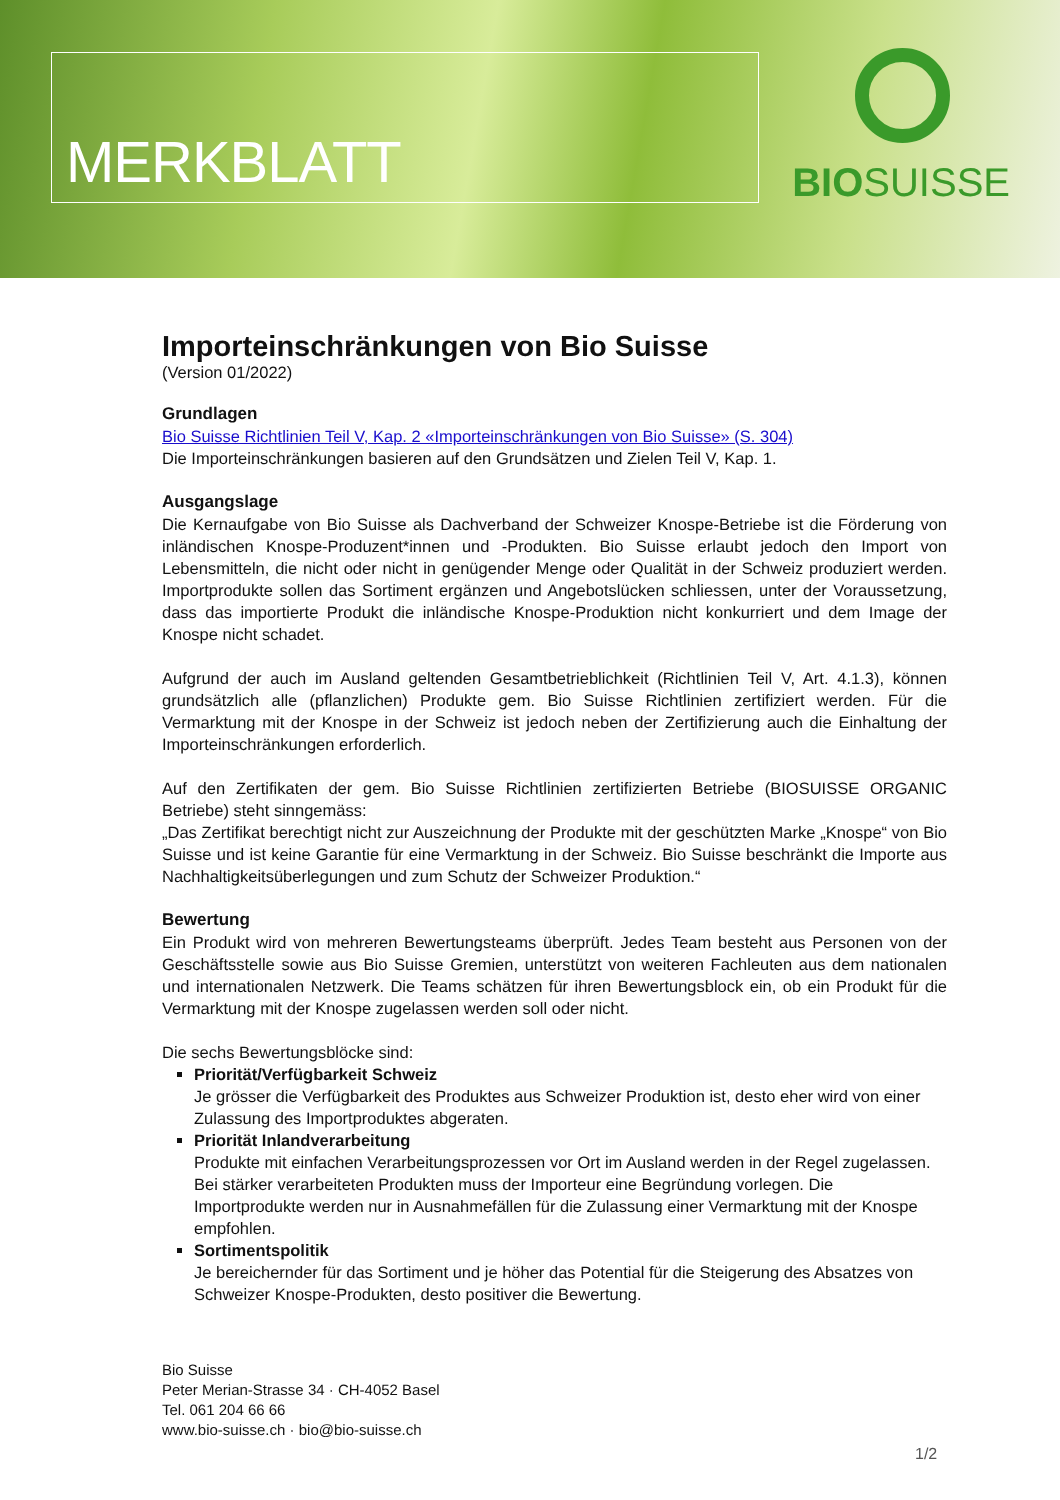MERKBLATT BIOSUISSE
Importeinschränkungen von Bio Suisse
(Version 01/2022)
Grundlagen
Bio Suisse Richtlinien Teil V, Kap. 2 «Importeinschränkungen von Bio Suisse» (S. 304)
Die Importeinschränkungen basieren auf den Grundsätzen und Zielen Teil V, Kap. 1.
Ausgangslage
Die Kernaufgabe von Bio Suisse als Dachverband der Schweizer Knospe-Betriebe ist die Förderung von inländischen Knospe-Produzent*innen und -Produkten. Bio Suisse erlaubt jedoch den Import von Lebensmitteln, die nicht oder nicht in genügender Menge oder Qualität in der Schweiz produziert werden. Importprodukte sollen das Sortiment ergänzen und Angebotslücken schliessen, unter der Voraussetzung, dass das importierte Produkt die inländische Knospe-Produktion nicht konkurriert und dem Image der Knospe nicht schadet.
Aufgrund der auch im Ausland geltenden Gesamtbetrieblichkeit (Richtlinien Teil V, Art. 4.1.3), können grundsätzlich alle (pflanzlichen) Produkte gem. Bio Suisse Richtlinien zertifiziert werden. Für die Vermarktung mit der Knospe in der Schweiz ist jedoch neben der Zertifizierung auch die Einhaltung der Importeinschränkungen erforderlich.
Auf den Zertifikaten der gem. Bio Suisse Richtlinien zertifizierten Betriebe (BIOSUISSE ORGANIC Betriebe) steht sinngemäss:
„Das Zertifikat berechtigt nicht zur Auszeichnung der Produkte mit der geschützten Marke „Knospe“ von Bio Suisse und ist keine Garantie für eine Vermarktung in der Schweiz. Bio Suisse beschränkt die Importe aus Nachhaltigkeitsüberlegungen und zum Schutz der Schweizer Produktion.“
Bewertung
Ein Produkt wird von mehreren Bewertungsteams überprüft. Jedes Team besteht aus Personen von der Geschäftsstelle sowie aus Bio Suisse Gremien, unterstützt von weiteren Fachleuten aus dem nationalen und internationalen Netzwerk. Die Teams schätzen für ihren Bewertungsblock ein, ob ein Produkt für die Vermarktung mit der Knospe zugelassen werden soll oder nicht.
Die sechs Bewertungsblöcke sind:
Priorität/Verfügbarkeit Schweiz
Je grösser die Verfügbarkeit des Produktes aus Schweizer Produktion ist, desto eher wird von einer Zulassung des Importproduktes abgeraten.
Priorität Inlandverarbeitung
Produkte mit einfachen Verarbeitungsprozessen vor Ort im Ausland werden in der Regel zugelassen. Bei stärker verarbeiteten Produkten muss der Importeur eine Begründung vorlegen. Die Importprodukte werden nur in Ausnahmefällen für die Zulassung einer Vermarktung mit der Knospe empfohlen.
Sortimentspolitik
Je bereichernder für das Sortiment und je höher das Potential für die Steigerung des Absatzes von Schweizer Knospe-Produkten, desto positiver die Bewertung.
Bio Suisse
Peter Merian-Strasse 34 · CH-4052 Basel
Tel. 061 204 66 66
www.bio-suisse.ch · bio@bio-suisse.ch
1/2